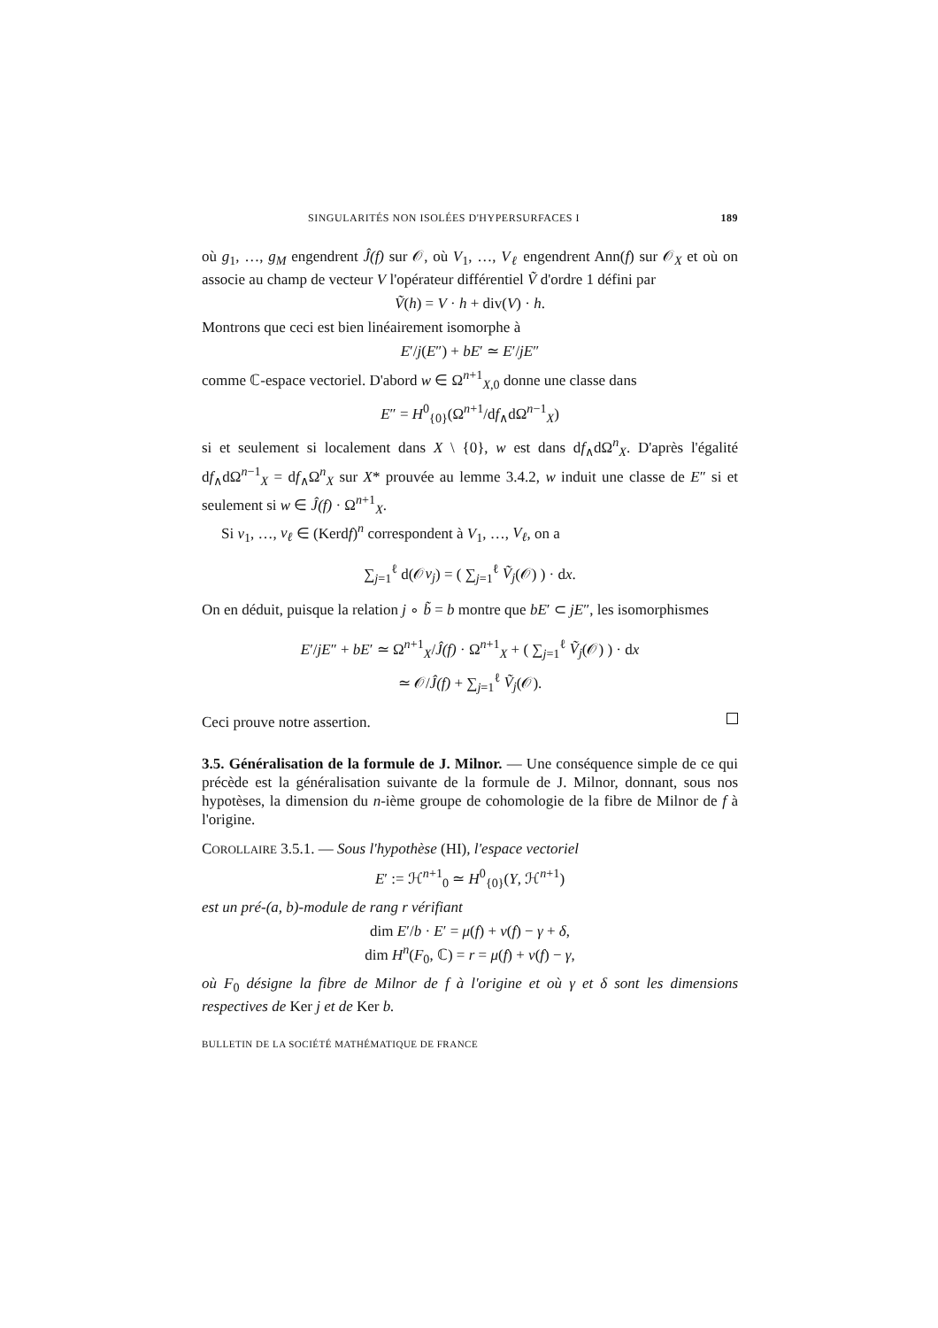SINGULARITÉS NON ISOLÉES D'HYPERSURFACES I 189
où g<sub>1</sub>, …, g<sub>M</sub> engendrent Ĵ(f) sur 𝒪, où V<sub>1</sub>, …, V<sub>ℓ</sub> engendrent Ann(f) sur 𝒪<sub>X</sub> et où on associe au champ de vecteur V l'opérateur différentiel Ṽ d'ordre 1 défini par
Ṽ(h) = V · h + div(V) · h.
Montrons que ceci est bien linéairement isomorphe à
E′/j(E″) + bE′ ≃ E′/jE″
comme ℂ-espace vectoriel. D'abord w ∈ Ω<sup>n+1</sup><sub>X,0</sub> donne une classe dans
E″ = H<sup>0</sup><sub>{0}</sub>(Ω<sup>n+1</sup>/df<sub>∧</sub>dΩ<sup>n−1</sup><sub>X</sub>)
si et seulement si localement dans X \ {0}, w est dans df<sub>∧</sub>dΩ<sup>n</sup><sub>X</sub>. D'après l'égalité df<sub>∧</sub>dΩ<sup>n−1</sup><sub>X</sub> = df<sub>∧</sub>Ω<sup>n</sup><sub>X</sub> sur X* prouvée au lemme 3.4.2, w induit une classe de E″ si et seulement si w ∈ Ĵ(f) · Ω<sup>n+1</sup><sub>X</sub>.
Si v<sub>1</sub>, …, v<sub>ℓ</sub> ∈ (Kerdf)<sup>n</sup> correspondent à V<sub>1</sub>, …, V<sub>ℓ</sub>, on a
∑<sub>j=1</sub><sup>ℓ</sup> d(𝒪v<sub>j</sub>) = ( ∑<sub>j=1</sub><sup>ℓ</sup> Ṽ<sub>j</sub>(𝒪) ) · dx.
On en déduit, puisque la relation j ∘ b̃ = b montre que bE′ ⊂ jE″, les isomorphismes
E′/jE″ + bE′ ≃ Ω<sup>n+1</sup><sub>X</sub>/Ĵ(f) · Ω<sup>n+1</sup><sub>X</sub> + ( ∑<sub>j=1</sub><sup>ℓ</sup> Ṽ<sub>j</sub>(𝒪) ) · dx
≃ 𝒪/Ĵ(f) + ∑<sub>j=1</sub><sup>ℓ</sup> Ṽ<sub>j</sub>(𝒪).
Ceci prouve notre assertion.
3.5. Généralisation de la formule de J. Milnor. — Une conséquence simple de ce qui précède est la généralisation suivante de la formule de J. Milnor, donnant, sous nos hypotèses, la dimension du n-ième groupe de cohomologie de la fibre de Milnor de f à l'origine.
COROLLAIRE 3.5.1. — Sous l'hypothèse (HI), l'espace vectoriel
E′ := ℋ<sup>n+1</sup><sub>0</sub> ≃ H<sup>0</sup><sub>{0}</sub>(Y, ℋ<sup>n+1</sup>)
est un pré-(a, b)-module de rang r vérifiant
dim E′/b · E′ = μ(f) + ν(f) − γ + δ,
dim H<sup>n</sup>(F<sub>0</sub>, ℂ) = r = μ(f) + ν(f) − γ,
où F<sub>0</sub> désigne la fibre de Milnor de f à l'origine et où γ et δ sont les dimensions respectives de Ker j et de Ker b.
BULLETIN DE LA SOCIÉTÉ MATHÉMATIQUE DE FRANCE